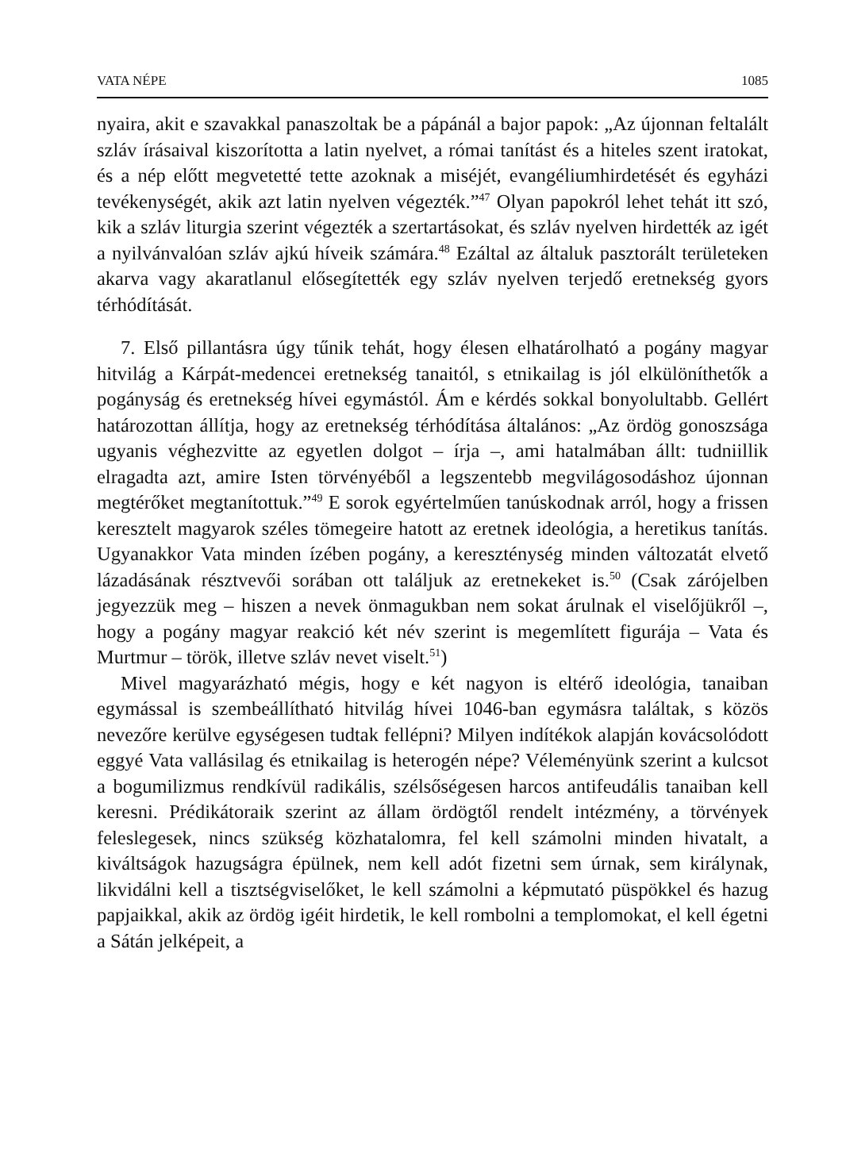VATA NÉPE 1085
nyaira, akit e szavakkal panaszoltak be a pápánál a bajor papok: „Az újonnan feltalált szláv írásaival kiszorította a latin nyelvet, a római tanítást és a hiteles szent iratokat, és a nép előtt megvetetté tette azoknak a miséjét, evangéliumhirdetését és egyházi tevékenységét, akik azt latin nyelven végezték.”<sup>47</sup> Olyan papokról lehet tehát itt szó, kik a szláv liturgia szerint végezték a szertartásokat, és szláv nyelven hirdették az igét a nyilvánvalóan szláv ajkú híveik számára.<sup>48</sup> Ezáltal az általuk pasztorált területeken akarva vagy akaratlanul elősegítették egy szláv nyelven terjedő eretnekség gyors térhódítását.
7. Első pillantásra úgy tűnik tehát, hogy élesen elhatárolható a pogány magyar hitvilág a Kárpát-medencei eretnekség tanaitól, s etnikailag is jól elkülöníthetők a pogányság és eretnekség hívei egymástól. Ám e kérdés sokkal bonyolultabb. Gellért határozottan állítja, hogy az eretnekség térhódítása általános: „Az ördög gonoszsága ugyanis véghezvitte az egyetlen dolgot – írja –, ami hatalmában állt: tudniillik elragadta azt, amire Isten törvényéből a legszentebb megvilágosodáshoz újonnan megtérőket megtanítottuk.”<sup>49</sup> E sorok egyértelműen tanúskodnak arról, hogy a frissen keresztelt magyarok széles tömegeire hatott az eretnek ideológia, a heretikus tanítás. Ugyanakkor Vata minden ízében pogány, a kereszténység minden változatát elvető lázadásának résztvevői sorában ott találjuk az eretnekeket is.<sup>50</sup> (Csak zárójelben jegyezzük meg – hiszen a nevek önmagukban nem sokat árulnak el viselőjükről –, hogy a pogány magyar reakció két név szerint is megemlített figurája – Vata és Murtmur – török, illetve szláv nevet viselt.<sup>51</sup>)
Mivel magyarázható mégis, hogy e két nagyon is eltérő ideológia, tanaiban egymással is szembeállítható hitvilág hívei 1046-ban egymásra találtak, s közös nevezőre kerülve egységesen tudtak fellépni? Milyen indítékok alapján kovácsolódott eggyé Vata vallásilag és etnikailag is heterogén népe? Véleményünk szerint a kulcsot a bogumilizmus rendkívül radikális, szélsőségesen harcos antifeudális tanaiban kell keresni. Prédikátoraik szerint az állam ördögtől rendelt intézmény, a törvények feleslegesek, nincs szükség közhatalomra, fel kell számolni minden hivatalt, a kiváltságok hazugságra épülnek, nem kell adót fizetni sem úrnak, sem királynak, likvidálni kell a tisztségviselőket, le kell számolni a képmutató püspökkel és hazug papjaikkal, akik az ördög igéit hirdetik, le kell rombolni a templomokat, el kell égetni a Sátán jelképeit, a